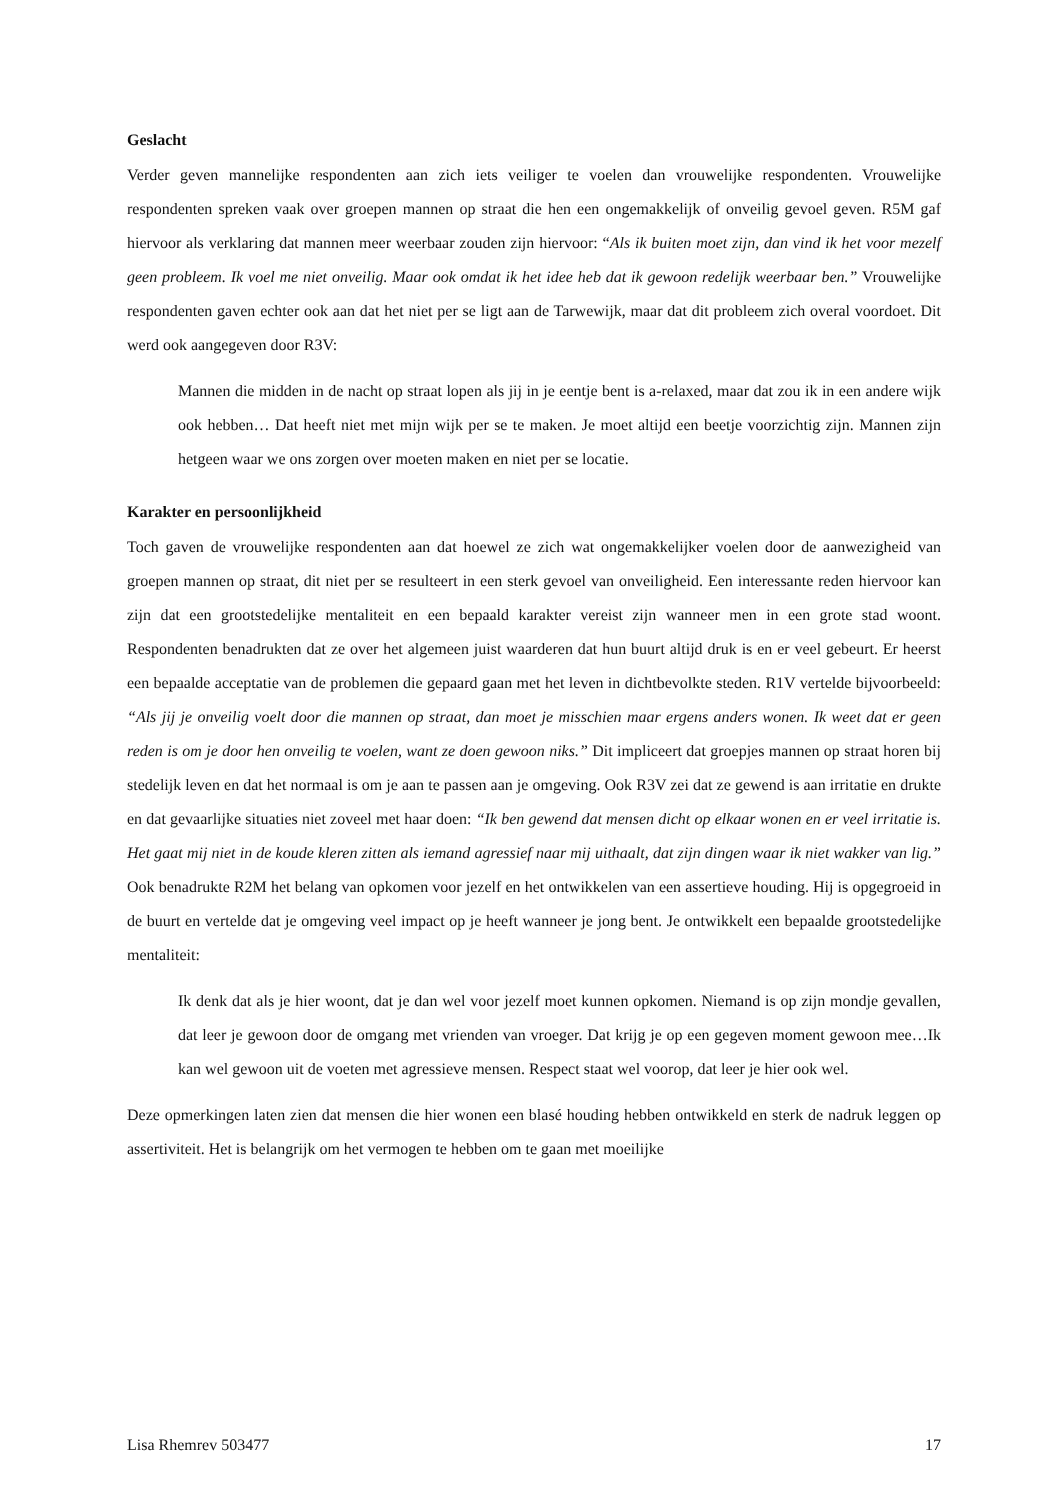Geslacht
Verder geven mannelijke respondenten aan zich iets veiliger te voelen dan vrouwelijke respondenten. Vrouwelijke respondenten spreken vaak over groepen mannen op straat die hen een ongemakkelijk of onveilig gevoel geven. R5M gaf hiervoor als verklaring dat mannen meer weerbaar zouden zijn hiervoor: “Als ik buiten moet zijn, dan vind ik het voor mezelf geen probleem. Ik voel me niet onveilig. Maar ook omdat ik het idee heb dat ik gewoon redelijk weerbaar ben.” Vrouwelijke respondenten gaven echter ook aan dat het niet per se ligt aan de Tarwewijk, maar dat dit probleem zich overal voordoet. Dit werd ook aangegeven door R3V:
Mannen die midden in de nacht op straat lopen als jij in je eentje bent is a-relaxed, maar dat zou ik in een andere wijk ook hebben… Dat heeft niet met mijn wijk per se te maken. Je moet altijd een beetje voorzichtig zijn. Mannen zijn hetgeen waar we ons zorgen over moeten maken en niet per se locatie.
Karakter en persoonlijkheid
Toch gaven de vrouwelijke respondenten aan dat hoewel ze zich wat ongemakkelijker voelen door de aanwezigheid van groepen mannen op straat, dit niet per se resulteert in een sterk gevoel van onveiligheid. Een interessante reden hiervoor kan zijn dat een grootstedelijke mentaliteit en een bepaald karakter vereist zijn wanneer men in een grote stad woont. Respondenten benadrukten dat ze over het algemeen juist waarderen dat hun buurt altijd druk is en er veel gebeurt. Er heerst een bepaalde acceptatie van de problemen die gepaard gaan met het leven in dichtbevolkte steden. R1V vertelde bijvoorbeeld: “Als jij je onveilig voelt door die mannen op straat, dan moet je misschien maar ergens anders wonen. Ik weet dat er geen reden is om je door hen onveilig te voelen, want ze doen gewoon niks.” Dit impliceert dat groepjes mannen op straat horen bij stedelijk leven en dat het normaal is om je aan te passen aan je omgeving. Ook R3V zei dat ze gewend is aan irritatie en drukte en dat gevaarlijke situaties niet zoveel met haar doen: “Ik ben gewend dat mensen dicht op elkaar wonen en er veel irritatie is. Het gaat mij niet in de koude kleren zitten als iemand agressief naar mij uithaalt, dat zijn dingen waar ik niet wakker van lig.” Ook benadrukte R2M het belang van opkomen voor jezelf en het ontwikkelen van een assertieve houding. Hij is opgegroeid in de buurt en vertelde dat je omgeving veel impact op je heeft wanneer je jong bent. Je ontwikkelt een bepaalde grootstedelijke mentaliteit:
Ik denk dat als je hier woont, dat je dan wel voor jezelf moet kunnen opkomen. Niemand is op zijn mondje gevallen, dat leer je gewoon door de omgang met vrienden van vroeger. Dat krijg je op een gegeven moment gewoon mee…Ik kan wel gewoon uit de voeten met agressieve mensen. Respect staat wel voorop, dat leer je hier ook wel.
Deze opmerkingen laten zien dat mensen die hier wonen een blasé houding hebben ontwikkeld en sterk de nadruk leggen op assertiviteit. Het is belangrijk om het vermogen te hebben om te gaan met moeilijke
Lisa Rhemrev 503477 17